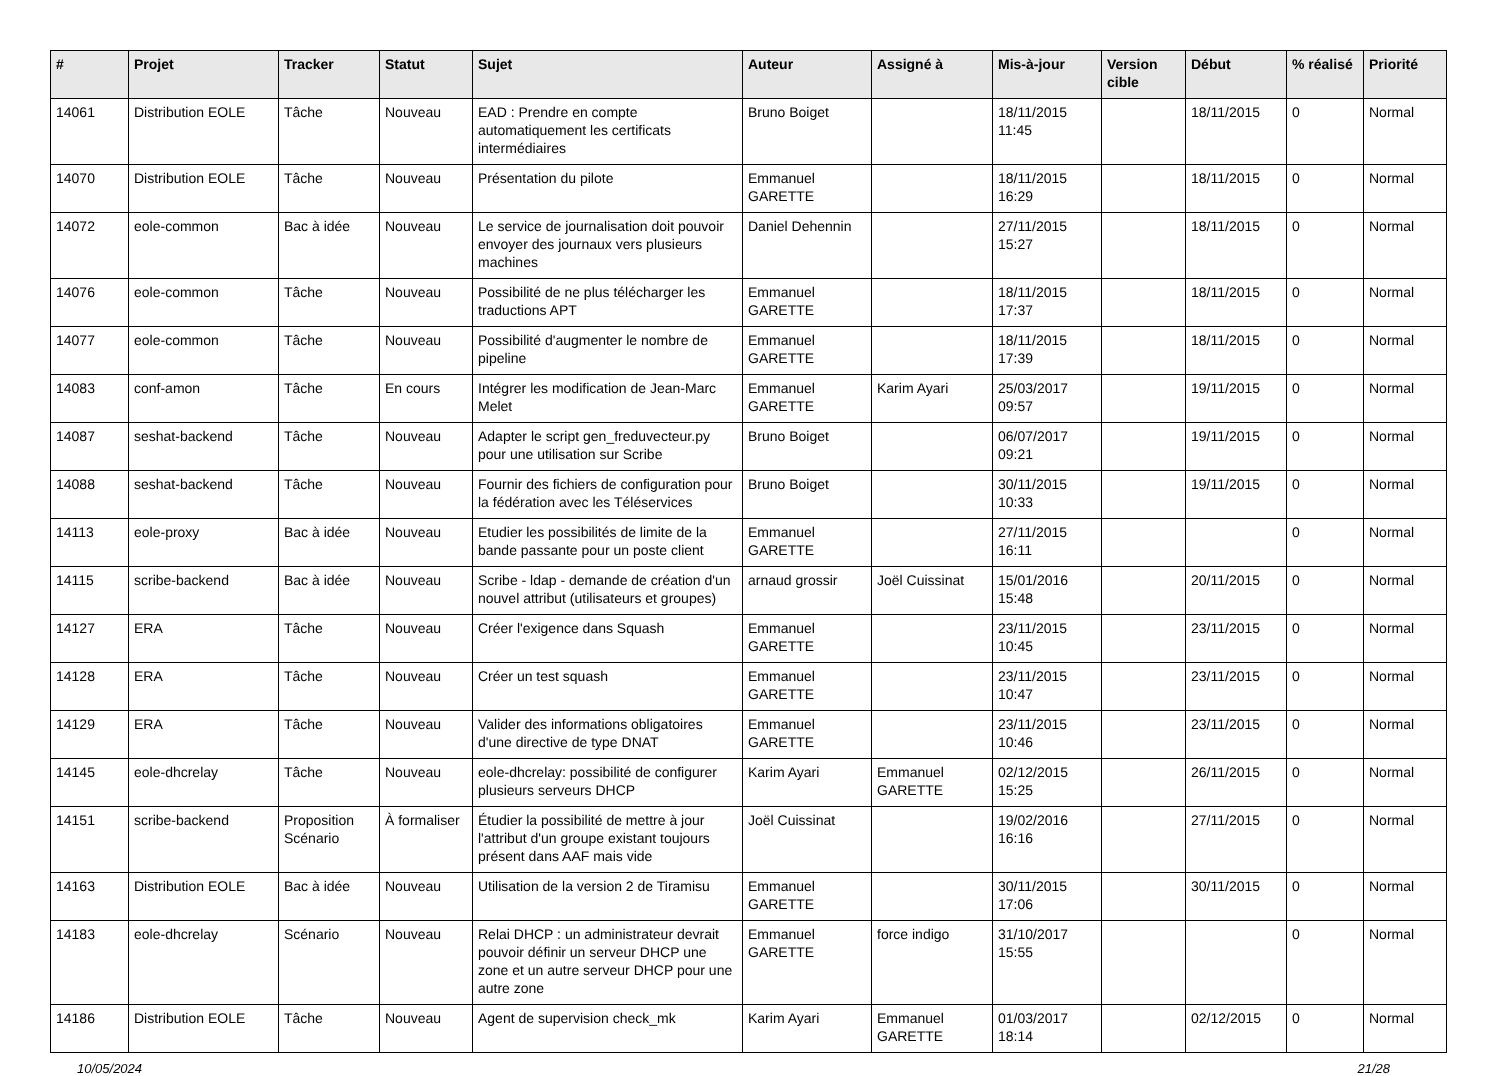| # | Projet | Tracker | Statut | Sujet | Auteur | Assigné à | Mis-à-jour | Version cible | Début | % réalisé | Priorité |
| --- | --- | --- | --- | --- | --- | --- | --- | --- | --- | --- | --- |
| 14061 | Distribution EOLE | Tâche | Nouveau | EAD : Prendre en compte automatiquement les certificats intermédiaires | Bruno Boiget | | 18/11/2015 11:45 | | 18/11/2015 | 0 | Normal |
| 14070 | Distribution EOLE | Tâche | Nouveau | Présentation du pilote | Emmanuel GARETTE | | 18/11/2015 16:29 | | 18/11/2015 | 0 | Normal |
| 14072 | eole-common | Bac à idée | Nouveau | Le service de journalisation doit pouvoir envoyer des journaux vers plusieurs machines | Daniel Dehennin | | 27/11/2015 15:27 | | 18/11/2015 | 0 | Normal |
| 14076 | eole-common | Tâche | Nouveau | Possibilité de ne plus télécharger les traductions APT | Emmanuel GARETTE | | 18/11/2015 17:37 | | 18/11/2015 | 0 | Normal |
| 14077 | eole-common | Tâche | Nouveau | Possibilité d'augmenter le nombre de pipeline | Emmanuel GARETTE | | 18/11/2015 17:39 | | 18/11/2015 | 0 | Normal |
| 14083 | conf-amon | Tâche | En cours | Intégrer les modification de Jean-Marc Melet | Emmanuel GARETTE | Karim Ayari | 25/03/2017 09:57 | | 19/11/2015 | 0 | Normal |
| 14087 | seshat-backend | Tâche | Nouveau | Adapter le script gen_freduvecteur.py pour une utilisation sur Scribe | Bruno Boiget | | 06/07/2017 09:21 | | 19/11/2015 | 0 | Normal |
| 14088 | seshat-backend | Tâche | Nouveau | Fournir des fichiers de configuration pour la fédération avec les Téléservices | Bruno Boiget | | 30/11/2015 10:33 | | 19/11/2015 | 0 | Normal |
| 14113 | eole-proxy | Bac à idée | Nouveau | Etudier les possibilités de limite de la bande passante pour un poste client | Emmanuel GARETTE | | 27/11/2015 16:11 | | | 0 | Normal |
| 14115 | scribe-backend | Bac à idée | Nouveau | Scribe - ldap - demande de création d'un nouvel attribut (utilisateurs et groupes) | arnaud grossir | Joël Cuissinat | 15/01/2016 15:48 | | 20/11/2015 | 0 | Normal |
| 14127 | ERA | Tâche | Nouveau | Créer l'exigence dans Squash | Emmanuel GARETTE | | 23/11/2015 10:45 | | 23/11/2015 | 0 | Normal |
| 14128 | ERA | Tâche | Nouveau | Créer un test squash | Emmanuel GARETTE | | 23/11/2015 10:47 | | 23/11/2015 | 0 | Normal |
| 14129 | ERA | Tâche | Nouveau | Valider des informations obligatoires d'une directive de type DNAT | Emmanuel GARETTE | | 23/11/2015 10:46 | | 23/11/2015 | 0 | Normal |
| 14145 | eole-dhcrelay | Tâche | Nouveau | eole-dhcrelay: possibilité de configurer plusieurs serveurs DHCP | Karim Ayari | Emmanuel GARETTE | 02/12/2015 15:25 | | 26/11/2015 | 0 | Normal |
| 14151 | scribe-backend | Proposition Scénario | À formaliser | Étudier la possibilité de mettre à jour l'attribut d'un groupe existant toujours présent dans AAF mais vide | Joël Cuissinat | | 19/02/2016 16:16 | | 27/11/2015 | 0 | Normal |
| 14163 | Distribution EOLE | Bac à idée | Nouveau | Utilisation de la version 2 de Tiramisu | Emmanuel GARETTE | | 30/11/2015 17:06 | | 30/11/2015 | 0 | Normal |
| 14183 | eole-dhcrelay | Scénario | Nouveau | Relai DHCP : un administrateur devrait pouvoir définir un serveur DHCP une zone et un autre serveur DHCP pour une autre zone | Emmanuel GARETTE | force indigo | 31/10/2017 15:55 | | | 0 | Normal |
| 14186 | Distribution EOLE | Tâche | Nouveau | Agent de supervision check_mk | Karim Ayari | Emmanuel GARETTE | 01/03/2017 18:14 | | 02/12/2015 | 0 | Normal |
10/05/2024 21/28